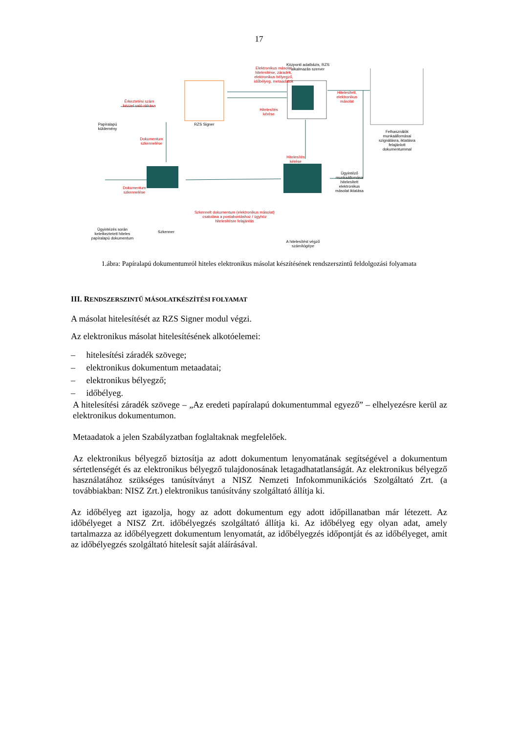17
Papíralapú küldemény
Érkeztetési szám kézzel való ráírása
RZS Signer
Elektronikus másolat hitelesítése, záradék, elektronikus bélyegző, időbélyeg, metaadatok
Központi adatbázis, RZS alkalmazás szerver
Hitelesítés kérése
Hitelesített, elektronikus másolat
Felhasználók munkaállomásai szignálásra, iktatásra felajánlott dokumentummal
Dokumentum szkennelése
Hitelesítés kérése
Ügyintéző munkaállomása hitelesített elektronikus másolat iktatása
Dokumentum szkennelése
Szkennelt dokumentum (elektronikus másolat) csatolása a postabontáshoz / ügyhöz hitelesítésre felajánlás
Ügyintézés során keletkeztetett hiteles papíralapú dokumentum
Szkenner
A hitelesítést végző számítógépe
1.ábra: Papíralapú dokumentumról hiteles elektronikus másolat készítésének rendszerszintű feldolgozási folyamata
III. RENDSZERSZINTŰ MÁSOLATKÉSZÍTÉSI FOLYAMAT
A másolat hitelesítését az RZS Signer modul végzi.
Az elektronikus másolat hitelesítésének alkotóelemei:
– hitelesítési záradék szövege;
– elektronikus dokumentum metaadatai;
– elektronikus bélyegző;
– időbélyeg.
A hitelesítési záradék szövege – „Az eredeti papíralapú dokumentummal egyező” – elhelyezésre kerül az elektronikus dokumentumon.
Metaadatok a jelen Szabályzatban foglaltaknak megfelelőek.
Az elektronikus bélyegző biztosítja az adott dokumentum lenyomatának segítségével a dokumentum sértetlenségét és az elektronikus bélyegző tulajdonosának letagadhatatlanságát. Az elektronikus bélyegző használatához szükséges tanúsítványt a NISZ Nemzeti Infokommunikációs Szolgáltató Zrt. (a továbbiakban: NISZ Zrt.) elektronikus tanúsítvány szolgáltató állítja ki.
Az időbélyeg azt igazolja, hogy az adott dokumentum egy adott időpillanatban már létezett. Az időbélyeget a NISZ Zrt. időbélyegzés szolgáltató állítja ki. Az időbélyeg egy olyan adat, amely tartalmazza az időbélyegzett dokumentum lenyomatát, az időbélyegzés időpontját és az időbélyeget, amit az időbélyegzés szolgáltató hitelesít saját aláírásával.